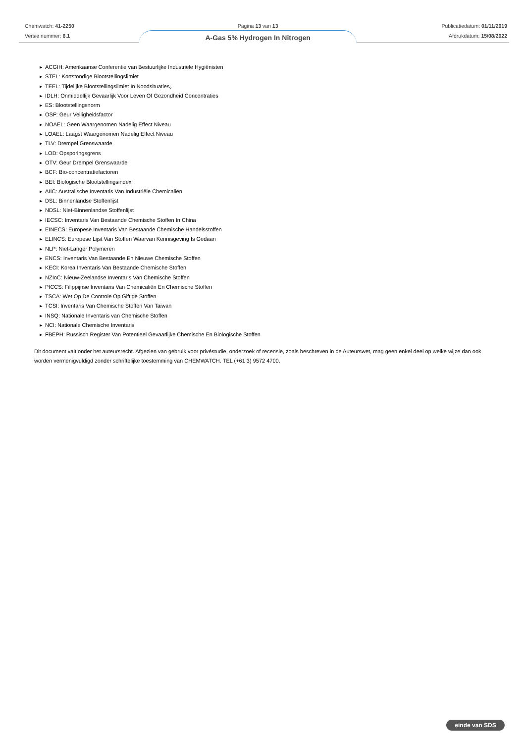Chemwatch: 41-2250
Versie nummer: 6.1
Pagina 13 van 13
A-Gas 5% Hydrogen In Nitrogen
Publicatiedatum: 01/11/2019
Afdrukdatum: 15/08/2022
▶ ACGIH: Amerikaanse Conferentie van Bestuurlijke Industriële Hygiënisten
▶ STEL: Kortstondige Blootstellingslimiet
▶ TEEL: Tijdelijke Blootstellingslimiet In Noodsituaties。
▶ IDLH: Onmiddellijk Gevaarlijk Voor Leven Of Gezondheid Concentraties
▶ ES: Blootstellingsnorm
▶ OSF: Geur Veiligheidsfactor
▶ NOAEL: Geen Waargenomen Nadelig Effect Niveau
▶ LOAEL: Laagst Waargenomen Nadelig Effect Niveau
▶ TLV: Drempel Grenswaarde
▶ LOD: Opsporingsgrens
▶ OTV: Geur Drempel Grenswaarde
▶ BCF: Bio-concentratiefactoren
▶ BEI: Biologische Blootstellingsindex
▶ AIIC: Australische Inventaris Van Industriële Chemicaliën
▶ DSL: Binnenlandse Stoffenlijst
▶ NDSL: Niet-Binnenlandse Stoffenlijst
▶ IECSC: Inventaris Van Bestaande Chemische Stoffen In China
▶ EINECS: Europese Inventaris Van Bestaande Chemische Handelsstoffen
▶ ELINCS: Europese Lijst Van Stoffen Waarvan Kennisgeving Is Gedaan
▶ NLP: Niet-Langer Polymeren
▶ ENCS: Inventaris Van Bestaande En Nieuwe Chemische Stoffen
▶ KECI: Korea Inventaris Van Bestaande Chemische Stoffen
▶ NZIoC: Nieuw-Zeelandse Inventaris Van Chemische Stoffen
▶ PICCS: Filippijnse Inventaris Van Chemicaliën En Chemische Stoffen
▶ TSCA: Wet Op De Controle Op Giftige Stoffen
▶ TCSI: Inventaris Van Chemische Stoffen Van Taiwan
▶ INSQ: Nationale Inventaris van Chemische Stoffen
▶ NCI: Nationale Chemische Inventaris
▶ FBEPH: Russisch Register Van Potentieel Gevaarlijke Chemische En Biologische Stoffen
Dit document valt onder het auteursrecht. Afgezien van gebruik voor privéstudie, onderzoek of recensie, zoals beschreven in de Auteurswet, mag geen enkel deel op welke wijze dan ook worden vermenigvuldigd zonder schriftelijke toestemming van CHEMWATCH. TEL (+61 3) 9572 4700.
einde van SDS